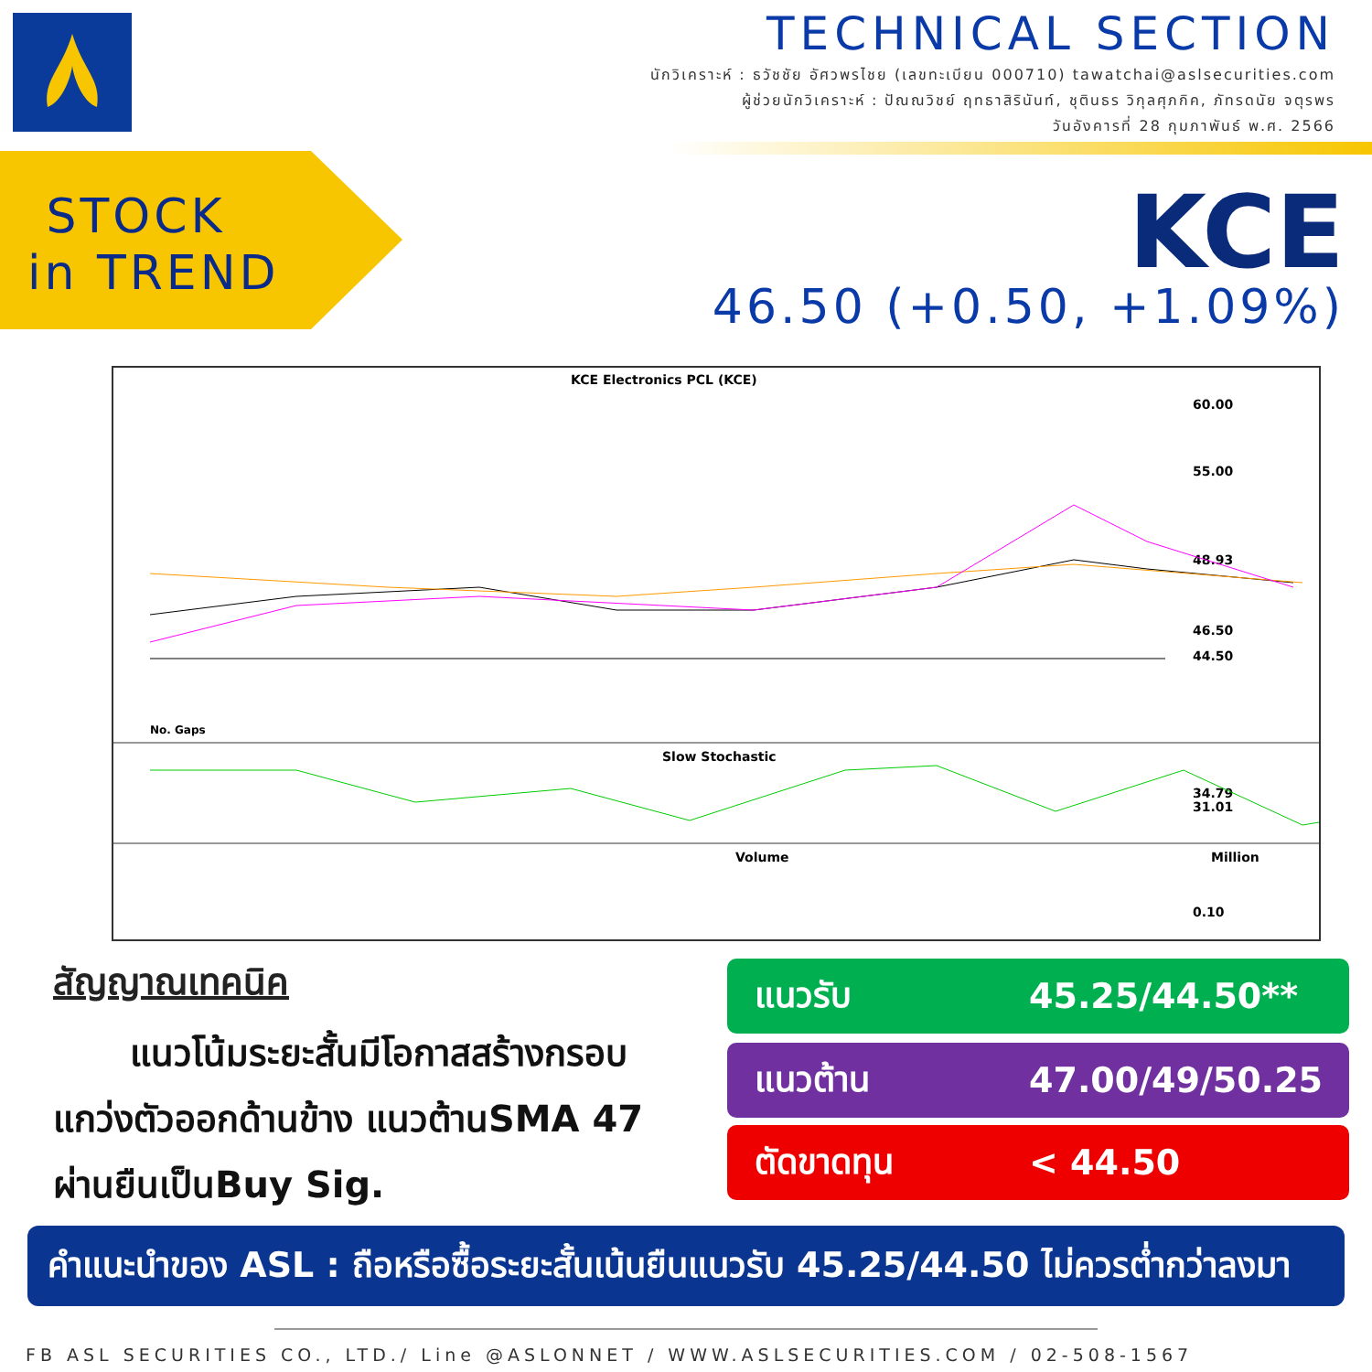TECHNICAL SECTION
นักวิเคราะห์ : ธวัชชัย อัศวพรไชย (เลขทะเบียน 000710) tawatchai@aslsecurities.com
ผู้ช่วยนักวิเคราะห์ : ปัณณวิชย์ ฤทธาสิรินันท์, ชุตินธร วิกุลศุภกิค, ภัทรดนัย จตุรพร
วันอังคารที่ 28 กุมภาพันธ์ พ.ศ. 2566
STOCK
in TREND
KCE
46.50 (+0.50, +1.09%)
KCE Electronics PCL (KCE)
60.00
55.00
48.93
46.50
44.50
No. Gaps
Slow Stochastic
34.79
31.01
Volume
Million
0.10
สัญญาณเทคนิค
แนวโน้มระยะสั้นมีโอกาสสร้างกรอบแกว่งตัวออกด้านข้าง แนวต้านSMA 47 ผ่านยืนเป็นBuy Sig.
แนวรับ 45.25/44.50**
แนวต้าน 47.00/49/50.25
ตัดขาดทุน < 44.50
คำแนะนำของ ASL : ถือหรือซื้อระยะสั้นเน้นยืนแนวรับ 45.25/44.50 ไม่ควรต่ำกว่าลงมา
FB ASL SECURITIES CO., LTD./ Line @ASLONNET / WWW.ASLSECURITIES.COM / 02-508-1567